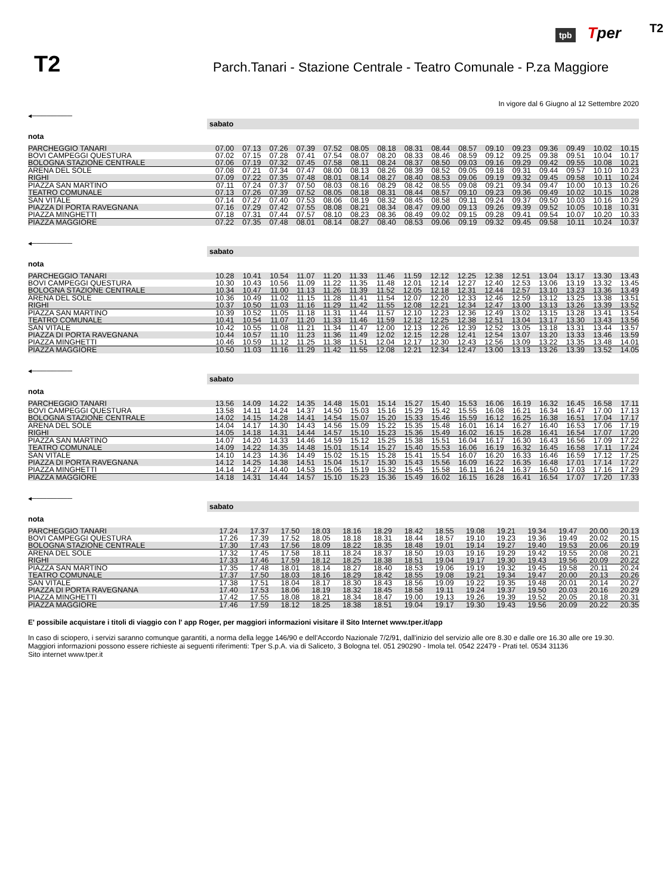tpb Tper
T2
T2
Parch.Tanari - Stazione Centrale - Teatro Comunale - P.za Maggiore
In vigore dal 6 Giugno al 12 Settembre 2020
◂────────
| | sabato | | | | | | | | | | | | | | | |
| nota | | | | | | | | | | | | | | | | |
| PARCHEGGIO TANARI | 07.00 | 07.13 | 07.26 | 07.39 | 07.52 | 08.05 | 08.18 | 08.31 | 08.44 | 08.57 | 09.10 | 09.23 | 09.36 | 09.49 | 10.02 | 10.15 |
| BOVI CAMPEGGI QUESTURA | 07.02 | 07.15 | 07.28 | 07.41 | 07.54 | 08.07 | 08.20 | 08.33 | 08.46 | 08.59 | 09.12 | 09.25 | 09.38 | 09.51 | 10.04 | 10.17 |
| BOLOGNA STAZIONE CENTRALE | 07.06 | 07.19 | 07.32 | 07.45 | 07.58 | 08.11 | 08.24 | 08.37 | 08.50 | 09.03 | 09.16 | 09.29 | 09.42 | 09.55 | 10.08 | 10.21 |
| ARENA DEL SOLE | 07.08 | 07.21 | 07.34 | 07.47 | 08.00 | 08.13 | 08.26 | 08.39 | 08.52 | 09.05 | 09.18 | 09.31 | 09.44 | 09.57 | 10.10 | 10.23 |
| RIGHI | 07.09 | 07.22 | 07.35 | 07.48 | 08.01 | 08.14 | 08.27 | 08.40 | 08.53 | 09.06 | 09.19 | 09.32 | 09.45 | 09.58 | 10.11 | 10.24 |
| PIAZZA SAN MARTINO | 07.11 | 07.24 | 07.37 | 07.50 | 08.03 | 08.16 | 08.29 | 08.42 | 08.55 | 09.08 | 09.21 | 09.34 | 09.47 | 10.00 | 10.13 | 10.26 |
| TEATRO COMUNALE | 07.13 | 07.26 | 07.39 | 07.52 | 08.05 | 08.18 | 08.31 | 08.44 | 08.57 | 09.10 | 09.23 | 09.36 | 09.49 | 10.02 | 10.15 | 10.28 |
| SAN VITALE | 07.14 | 07.27 | 07.40 | 07.53 | 08.06 | 08.19 | 08.32 | 08.45 | 08.58 | 09.11 | 09.24 | 09.37 | 09.50 | 10.03 | 10.16 | 10.29 |
| PIAZZA DI PORTA RAVEGNANA | 07.16 | 07.29 | 07.42 | 07.55 | 08.08 | 08.21 | 08.34 | 08.47 | 09.00 | 09.13 | 09.26 | 09.39 | 09.52 | 10.05 | 10.18 | 10.31 |
| PIAZZA MINGHETTI | 07.18 | 07.31 | 07.44 | 07.57 | 08.10 | 08.23 | 08.36 | 08.49 | 09.02 | 09.15 | 09.28 | 09.41 | 09.54 | 10.07 | 10.20 | 10.33 |
| PIAZZA MAGGIORE | 07.22 | 07.35 | 07.48 | 08.01 | 08.14 | 08.27 | 08.40 | 08.53 | 09.06 | 09.19 | 09.32 | 09.45 | 09.58 | 10.11 | 10.24 | 10.37 |
◂────────
| | sabato | | | | | | | | | | | | | | | |
| nota | | | | | | | | | | | | | | | | |
| PARCHEGGIO TANARI | 10.28 | 10.41 | 10.54 | 11.07 | 11.20 | 11.33 | 11.46 | 11.59 | 12.12 | 12.25 | 12.38 | 12.51 | 13.04 | 13.17 | 13.30 | 13.43 |
| BOVI CAMPEGGI QUESTURA | 10.30 | 10.43 | 10.56 | 11.09 | 11.22 | 11.35 | 11.48 | 12.01 | 12.14 | 12.27 | 12.40 | 12.53 | 13.06 | 13.19 | 13.32 | 13.45 |
| BOLOGNA STAZIONE CENTRALE | 10.34 | 10.47 | 11.00 | 11.13 | 11.26 | 11.39 | 11.52 | 12.05 | 12.18 | 12.31 | 12.44 | 12.57 | 13.10 | 13.23 | 13.36 | 13.49 |
| ARENA DEL SOLE | 10.36 | 10.49 | 11.02 | 11.15 | 11.28 | 11.41 | 11.54 | 12.07 | 12.20 | 12.33 | 12.46 | 12.59 | 13.12 | 13.25 | 13.38 | 13.51 |
| RIGHI | 10.37 | 10.50 | 11.03 | 11.16 | 11.29 | 11.42 | 11.55 | 12.08 | 12.21 | 12.34 | 12.47 | 13.00 | 13.13 | 13.26 | 13.39 | 13.52 |
| PIAZZA SAN MARTINO | 10.39 | 10.52 | 11.05 | 11.18 | 11.31 | 11.44 | 11.57 | 12.10 | 12.23 | 12.36 | 12.49 | 13.02 | 13.15 | 13.28 | 13.41 | 13.54 |
| TEATRO COMUNALE | 10.41 | 10.54 | 11.07 | 11.20 | 11.33 | 11.46 | 11.59 | 12.12 | 12.25 | 12.38 | 12.51 | 13.04 | 13.17 | 13.30 | 13.43 | 13.56 |
| SAN VITALE | 10.42 | 10.55 | 11.08 | 11.21 | 11.34 | 11.47 | 12.00 | 12.13 | 12.26 | 12.39 | 12.52 | 13.05 | 13.18 | 13.31 | 13.44 | 13.57 |
| PIAZZA DI PORTA RAVEGNANA | 10.44 | 10.57 | 11.10 | 11.23 | 11.36 | 11.49 | 12.02 | 12.15 | 12.28 | 12.41 | 12.54 | 13.07 | 13.20 | 13.33 | 13.46 | 13.59 |
| PIAZZA MINGHETTI | 10.46 | 10.59 | 11.12 | 11.25 | 11.38 | 11.51 | 12.04 | 12.17 | 12.30 | 12.43 | 12.56 | 13.09 | 13.22 | 13.35 | 13.48 | 14.01 |
| PIAZZA MAGGIORE | 10.50 | 11.03 | 11.16 | 11.29 | 11.42 | 11.55 | 12.08 | 12.21 | 12.34 | 12.47 | 13.00 | 13.13 | 13.26 | 13.39 | 13.52 | 14.05 |
◂────────
| | sabato | | | | | | | | | | | | | | | |
| nota | | | | | | | | | | | | | | | | |
| PARCHEGGIO TANARI | 13.56 | 14.09 | 14.22 | 14.35 | 14.48 | 15.01 | 15.14 | 15.27 | 15.40 | 15.53 | 16.06 | 16.19 | 16.32 | 16.45 | 16.58 | 17.11 |
| BOVI CAMPEGGI QUESTURA | 13.58 | 14.11 | 14.24 | 14.37 | 14.50 | 15.03 | 15.16 | 15.29 | 15.42 | 15.55 | 16.08 | 16.21 | 16.34 | 16.47 | 17.00 | 17.13 |
| BOLOGNA STAZIONE CENTRALE | 14.02 | 14.15 | 14.28 | 14.41 | 14.54 | 15.07 | 15.20 | 15.33 | 15.46 | 15.59 | 16.12 | 16.25 | 16.38 | 16.51 | 17.04 | 17.17 |
| ARENA DEL SOLE | 14.04 | 14.17 | 14.30 | 14.43 | 14.56 | 15.09 | 15.22 | 15.35 | 15.48 | 16.01 | 16.14 | 16.27 | 16.40 | 16.53 | 17.06 | 17.19 |
| RIGHI | 14.05 | 14.18 | 14.31 | 14.44 | 14.57 | 15.10 | 15.23 | 15.36 | 15.49 | 16.02 | 16.15 | 16.28 | 16.41 | 16.54 | 17.07 | 17.20 |
| PIAZZA SAN MARTINO | 14.07 | 14.20 | 14.33 | 14.46 | 14.59 | 15.12 | 15.25 | 15.38 | 15.51 | 16.04 | 16.17 | 16.30 | 16.43 | 16.56 | 17.09 | 17.22 |
| TEATRO COMUNALE | 14.09 | 14.22 | 14.35 | 14.48 | 15.01 | 15.14 | 15.27 | 15.40 | 15.53 | 16.06 | 16.19 | 16.32 | 16.45 | 16.58 | 17.11 | 17.24 |
| SAN VITALE | 14.10 | 14.23 | 14.36 | 14.49 | 15.02 | 15.15 | 15.28 | 15.41 | 15.54 | 16.07 | 16.20 | 16.33 | 16.46 | 16.59 | 17.12 | 17.25 |
| PIAZZA DI PORTA RAVEGNANA | 14.12 | 14.25 | 14.38 | 14.51 | 15.04 | 15.17 | 15.30 | 15.43 | 15.56 | 16.09 | 16.22 | 16.35 | 16.48 | 17.01 | 17.14 | 17.27 |
| PIAZZA MINGHETTI | 14.14 | 14.27 | 14.40 | 14.53 | 15.06 | 15.19 | 15.32 | 15.45 | 15.58 | 16.11 | 16.24 | 16.37 | 16.50 | 17.03 | 17.16 | 17.29 |
| PIAZZA MAGGIORE | 14.18 | 14.31 | 14.44 | 14.57 | 15.10 | 15.23 | 15.36 | 15.49 | 16.02 | 16.15 | 16.28 | 16.41 | 16.54 | 17.07 | 17.20 | 17.33 |
◂────────
| | sabato | | | | | | | | | | | | | | | |
| nota | | | | | | | | | | | | | | | | |
| PARCHEGGIO TANARI | 17.24 | 17.37 | 17.50 | 18.03 | 18.16 | 18.29 | 18.42 | 18.55 | 19.08 | 19.21 | 19.34 | 19.47 | 20.00 | 20.13 | | |
| BOVI CAMPEGGI QUESTURA | 17.26 | 17.39 | 17.52 | 18.05 | 18.18 | 18.31 | 18.44 | 18.57 | 19.10 | 19.23 | 19.36 | 19.49 | 20.02 | 20.15 | | |
| BOLOGNA STAZIONE CENTRALE | 17.30 | 17.43 | 17.56 | 18.09 | 18.22 | 18.35 | 18.48 | 19.01 | 19.14 | 19.27 | 19.40 | 19.53 | 20.06 | 20.19 | | |
| ARENA DEL SOLE | 17.32 | 17.45 | 17.58 | 18.11 | 18.24 | 18.37 | 18.50 | 19.03 | 19.16 | 19.29 | 19.42 | 19.55 | 20.08 | 20.21 | | |
| RIGHI | 17.33 | 17.46 | 17.59 | 18.12 | 18.25 | 18.38 | 18.51 | 19.04 | 19.17 | 19.30 | 19.43 | 19.56 | 20.09 | 20.22 | | |
| PIAZZA SAN MARTINO | 17.35 | 17.48 | 18.01 | 18.14 | 18.27 | 18.40 | 18.53 | 19.06 | 19.19 | 19.32 | 19.45 | 19.58 | 20.11 | 20.24 | | |
| TEATRO COMUNALE | 17.37 | 17.50 | 18.03 | 18.16 | 18.29 | 18.42 | 18.55 | 19.08 | 19.21 | 19.34 | 19.47 | 20.00 | 20.13 | 20.26 | | |
| SAN VITALE | 17.38 | 17.51 | 18.04 | 18.17 | 18.30 | 18.43 | 18.56 | 19.09 | 19.22 | 19.35 | 19.48 | 20.01 | 20.14 | 20.27 | | |
| PIAZZA DI PORTA RAVEGNANA | 17.40 | 17.53 | 18.06 | 18.19 | 18.32 | 18.45 | 18.58 | 19.11 | 19.24 | 19.37 | 19.50 | 20.03 | 20.16 | 20.29 | | |
| PIAZZA MINGHETTI | 17.42 | 17.55 | 18.08 | 18.21 | 18.34 | 18.47 | 19.00 | 19.13 | 19.26 | 19.39 | 19.52 | 20.05 | 20.18 | 20.31 | | |
| PIAZZA MAGGIORE | 17.46 | 17.59 | 18.12 | 18.25 | 18.38 | 18.51 | 19.04 | 19.17 | 19.30 | 19.43 | 19.56 | 20.09 | 20.22 | 20.35 | | |
E' possibile acquistare i titoli di viaggio con l' app Roger, per maggiori informazioni visitare il Sito Internet www.tper.it/app
In caso di sciopero, i servizi saranno comunque garantiti, a norma della legge 146/90 e dell'Accordo Nazionale 7/2/91, dall'inizio del servizio alle ore 8.30 e dalle ore 16.30 alle ore 19.30.
Maggiori informazioni possono essere richieste ai seguenti riferimenti: Tper S.p.A. via di Saliceto, 3 Bologna tel. 051 290290 - Imola tel. 0542 22479 - Prati tel. 0534 31136
Sito internet www.tper.it